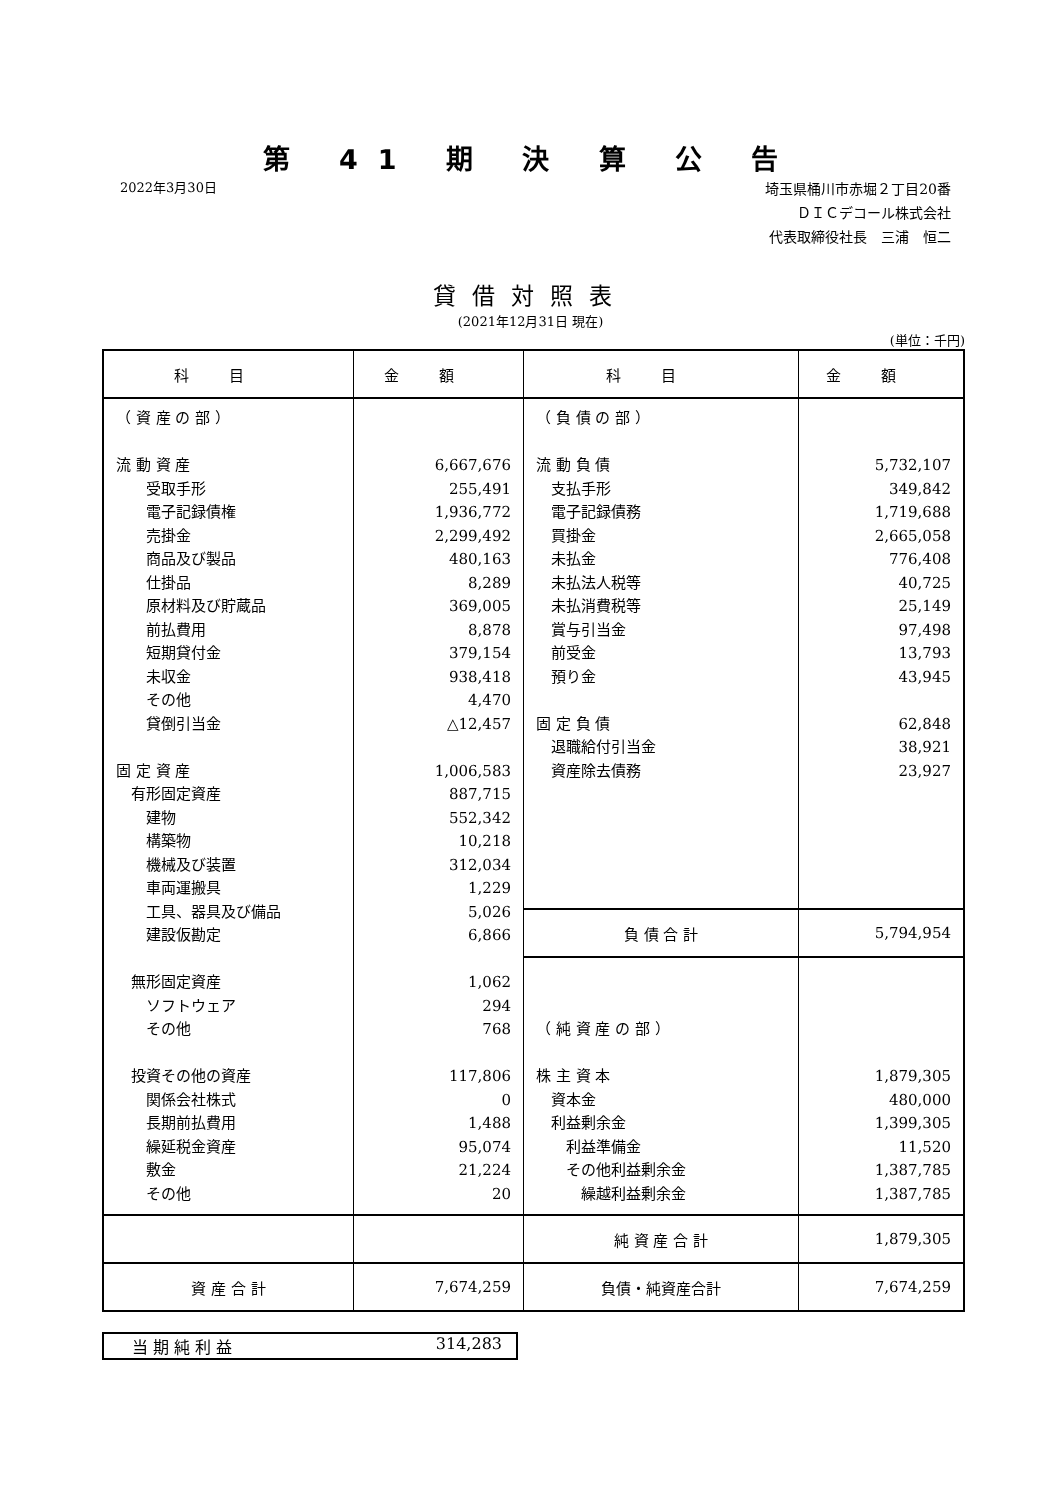第 41 期 決 算 公 告
2022年3月30日
埼玉県桶川市赤堀２丁目20番
ＤＩＣデコール株式会社
代表取締役社長　三浦　恒二
貸借対照表
(2021年12月31日 現在)
(単位：千円)
| 科目 | 金額 | 科目 | 金額 |
| --- | --- | --- | --- |
| （ 資 産 の 部 ） 流 動 資 産 受取手形 電子記録債権 売掛金 商品及び製品 仕掛品 原材料及び貯蔵品 前払費用 短期貸付金 未収金 その他 貸倒引当金 固 定 資 産 有形固定資産 建物 構築物 機械及び装置 車両運搬具 工具、器具及び備品 建設仮勘定 無形固定資産 ソフトウェア その他 投資その他の資産 関係会社株式 長期前払費用 繰延税金資産 敷金 その他 | 6,667,676 255,491 1,936,772 2,299,492 480,163 8,289 369,005 8,878 379,154 938,418 4,470 △12,457 1,006,583 887,715 552,342 10,218 312,034 1,229 5,026 6,866 1,062 294 768 117,806 0 1,488 95,074 21,224 20 | （ 負 債 の 部 ） 流 動 負 債 支払手形 電子記録債務 買掛金 未払金 未払法人税等 未払消費税等 賞与引当金 前受金 預り金 固 定 負 債 退職給付引当金 資産除去債務 | 5,732,107 349,842 1,719,688 2,665,058 776,408 40,725 25,149 97,498 13,793 43,945 62,848 38,921 23,927 |
| | | 負 債 合 計 | 5,794,954 |
| | | （ 純 資 産 の 部 ） 株 主 資 本 資本金 利益剰余金 利益準備金 その他利益剰余金 繰越利益剰余金 | 1,879,305 480,000 1,399,305 11,520 1,387,785 1,387,785 |
| | | 純 資 産 合 計 | 1,879,305 |
| 資 産 合 計 | 7,674,259 | 負債・純資産合計 | 7,674,259 |
当 期 純 利 益 314,283